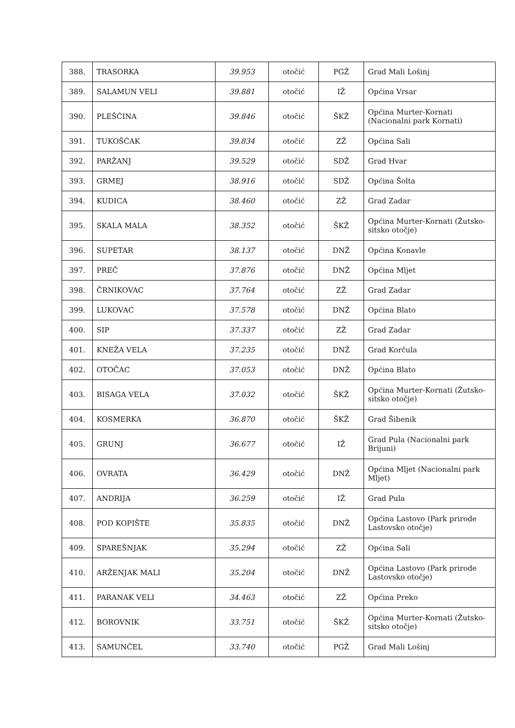| 388. | TRASORKA | 39.953 | otočić | PGŽ | Grad Mali Lošinj |
| 389. | SALAMUN VELI | 39.881 | otočić | IŽ | Općina Vrsar |
| 390. | PLEŠĆINA | 39.846 | otočić | ŠKŽ | Općina Murter-Kornati (Nacionalni park Kornati) |
| 391. | TUKOŠĆAK | 39.834 | otočić | ZŽ | Općina Sali |
| 392. | PARŽANJ | 39.529 | otočić | SDŽ | Grad Hvar |
| 393. | GRMEJ | 38.916 | otočić | SDŽ | Općina Šolta |
| 394. | KUDICA | 38.460 | otočić | ZŽ | Grad Zadar |
| 395. | SKALA MALA | 38.352 | otočić | ŠKŽ | Općina Murter-Kornati (Žutsko-sitsko otočje) |
| 396. | SUPETAR | 38.137 | otočić | DNŽ | Općina Konavle |
| 397. | PREČ | 37.876 | otočić | DNŽ | Općina Mljet |
| 398. | ČRNIKOVAC | 37.764 | otočić | ZŽ | Grad Zadar |
| 399. | LUKOVAC | 37.578 | otočić | DNŽ | Općina Blato |
| 400. | SIP | 37.337 | otočić | ZŽ | Grad Zadar |
| 401. | KNEŽA VELA | 37.235 | otočić | DNŽ | Grad Korčula |
| 402. | OTOČAC | 37.053 | otočić | DNŽ | Općina Blato |
| 403. | BISAGA VELA | 37.032 | otočić | ŠKŽ | Općina Murter-Kornati (Žutsko-sitsko otočje) |
| 404. | KOSMERKA | 36.870 | otočić | ŠKŽ | Grad Šibenik |
| 405. | GRUNJ | 36.677 | otočić | IŽ | Grad Pula (Nacionalni park Brijuni) |
| 406. | OVRATA | 36.429 | otočić | DNŽ | Općina Mljet (Nacionalni park Mljet) |
| 407. | ANDRIJA | 36.259 | otočić | IŽ | Grad Pula |
| 408. | POD KOPIŠTE | 35.835 | otočić | DNŽ | Općina Lastovo (Park prirode Lastovsko otočje) |
| 409. | SPAREŠNJAK | 35.294 | otočić | ZŽ | Općina Sali |
| 410. | ARŽENJAK MALI | 35.204 | otočić | DNŽ | Općina Lastovo (Park prirode Lastovsko otočje) |
| 411. | PARANAK VELI | 34.463 | otočić | ZŽ | Općina Preko |
| 412. | BOROVNIK | 33.751 | otočić | ŠKŽ | Općina Murter-Kornati (Žutsko-sitsko otočje) |
| 413. | SAMUNĆEL | 33.740 | otočić | PGŽ | Grad Mali Lošinj |